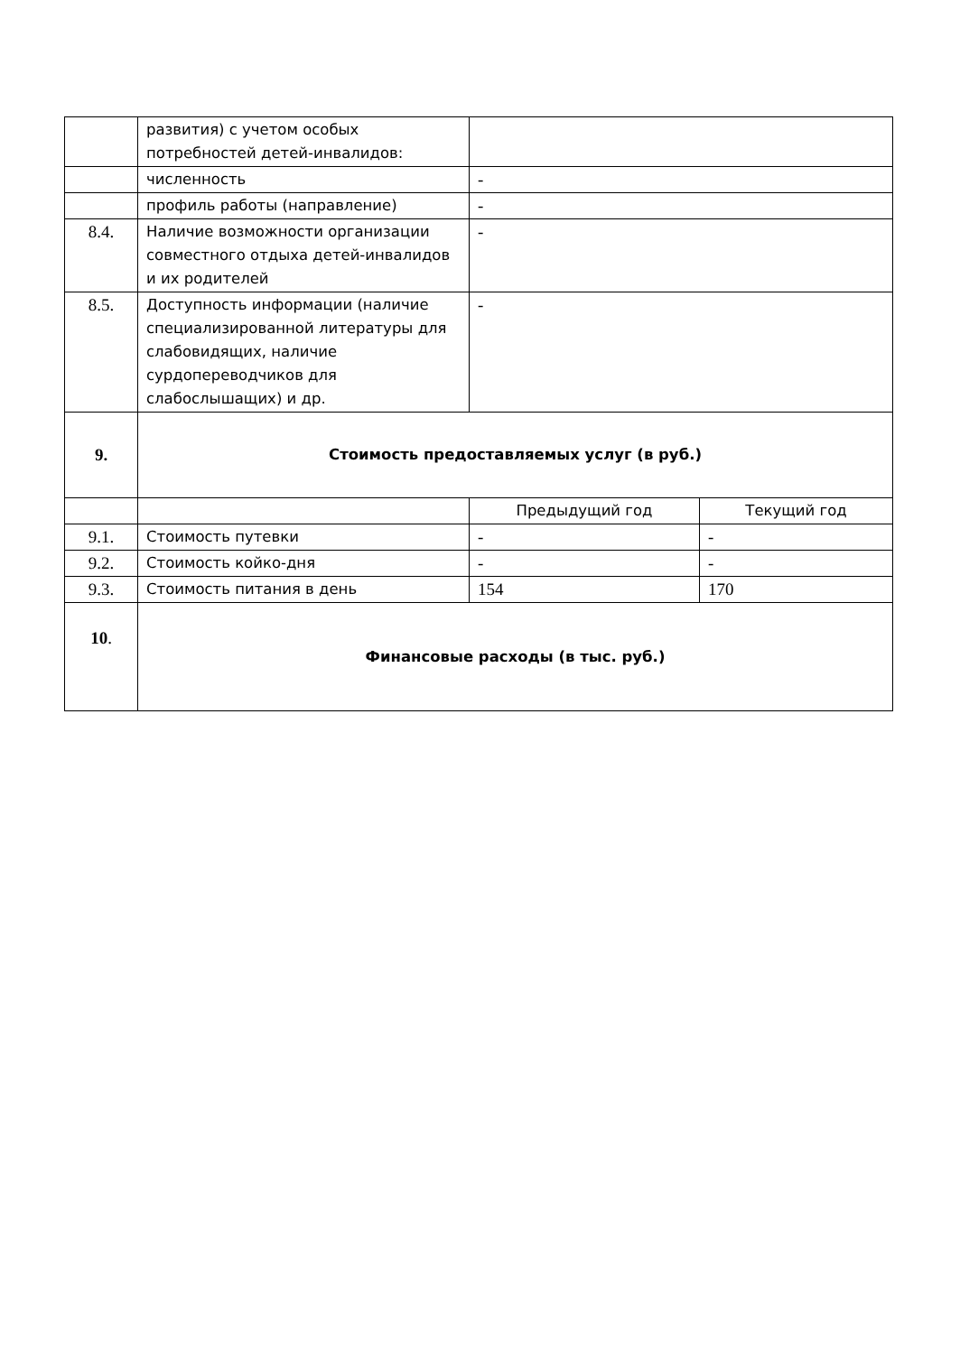| | развития) с учетом особых потребностей детей-инвалидов: | | |
| | численность | - | |
| | профиль работы (направление) | - | |
| 8.4. | Наличие возможности организации совместного отдыха детей-инвалидов и их родителей | - | |
| 8.5. | Доступность информации (наличие специализированной литературы для слабовидящих, наличие сурдопереводчиков для слабослышащих) и др. | - | |
| 9. | Стоимость предоставляемых услуг (в руб.) | | |
| | | Предыдущий год | Текущий год |
| 9.1. | Стоимость путевки | - | - |
| 9.2. | Стоимость койко-дня | - | - |
| 9.3. | Стоимость питания в день | 154 | 170 |
| 10 . | Финансовые расходы (в тыс. руб.) | | |